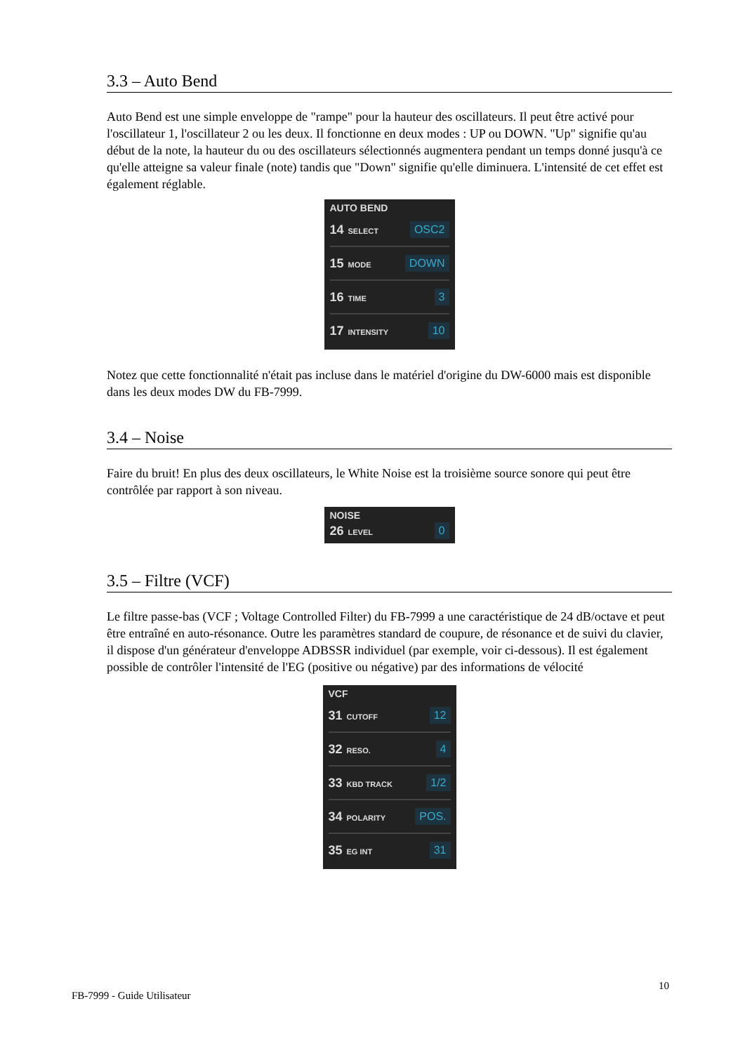3.3 – Auto Bend
Auto Bend est une simple enveloppe de "rampe" pour la hauteur des oscillateurs. Il peut être activé pour l'oscillateur 1, l'oscillateur 2 ou les deux. Il fonctionne en deux modes : UP ou DOWN. "Up" signifie qu'au début de la note, la hauteur du ou des oscillateurs sélectionnés augmentera pendant un temps donné jusqu'à ce qu'elle atteigne sa valeur finale (note) tandis que "Down" signifie qu'elle diminuera. L'intensité de cet effet est également réglable.
AUTO BEND
14 SELECT OSC2
15 MODE DOWN
16 TIME 3
17 INTENSITY 10
Notez que cette fonctionnalité n'était pas incluse dans le matériel d'origine du DW-6000 mais est disponible dans les deux modes DW du FB-7999.
3.4 – Noise
Faire du bruit! En plus des deux oscillateurs, le White Noise est la troisième source sonore qui peut être contrôlée par rapport à son niveau.
NOISE
26 LEVEL 0
3.5 – Filtre (VCF)
Le filtre passe-bas (VCF ; Voltage Controlled Filter) du FB-7999 a une caractéristique de 24 dB/octave et peut être entraîné en auto-résonance. Outre les paramètres standard de coupure, de résonance et de suivi du clavier, il dispose d'un générateur d'enveloppe ADBSSR individuel (par exemple, voir ci-dessous). Il est également possible de contrôler l'intensité de l'EG (positive ou négative) par des informations de vélocité
VCF
31 CUTOFF 12
32 RESO. 4
33 KBD TRACK 1/2
34 POLARITY POS.
35 EG INT 31
FB-7999 - Guide Utilisateur
10